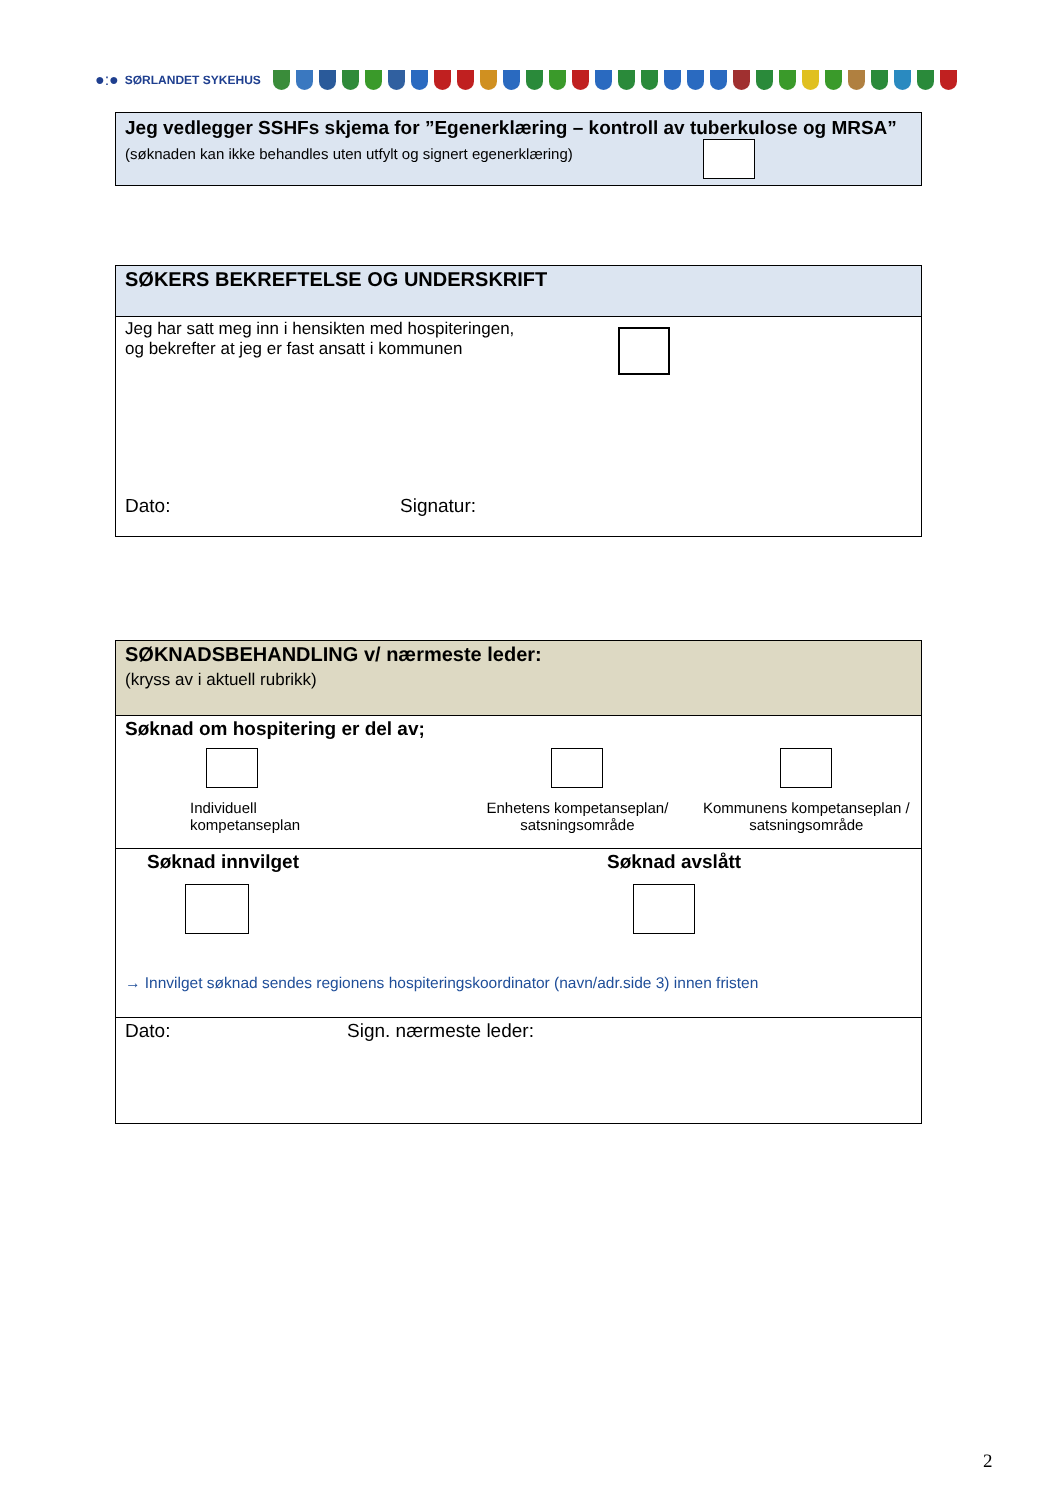●:● SØRLANDET SYKEHUS
Jeg vedlegger SSHFs skjema for ”Egenerklæring – kontroll av tuberkulose og MRSA”
(søknaden kan ikke behandles uten utfylt og signert egenerklæring)
SØKERS BEKREFTELSE OG UNDERSKRIFT
Jeg har satt meg inn i hensikten med hospiteringen,
og bekrefter at jeg er fast ansatt i kommunen
Dato: Signatur:
SØKNADSBEHANDLING v/ nærmeste leder:
(kryss av i aktuell rubrikk)
Søknad om hospitering er del av;
Individuell
kompetanseplan
Enhetens kompetanseplan/
satsningsområde
Kommunens kompetanseplan /
satsningsområde
Søknad innvilget Søknad avslått
→ Innvilget søknad sendes regionens hospiteringskoordinator (navn/adr.side 3) innen fristen
Dato: Sign. nærmeste leder:
2